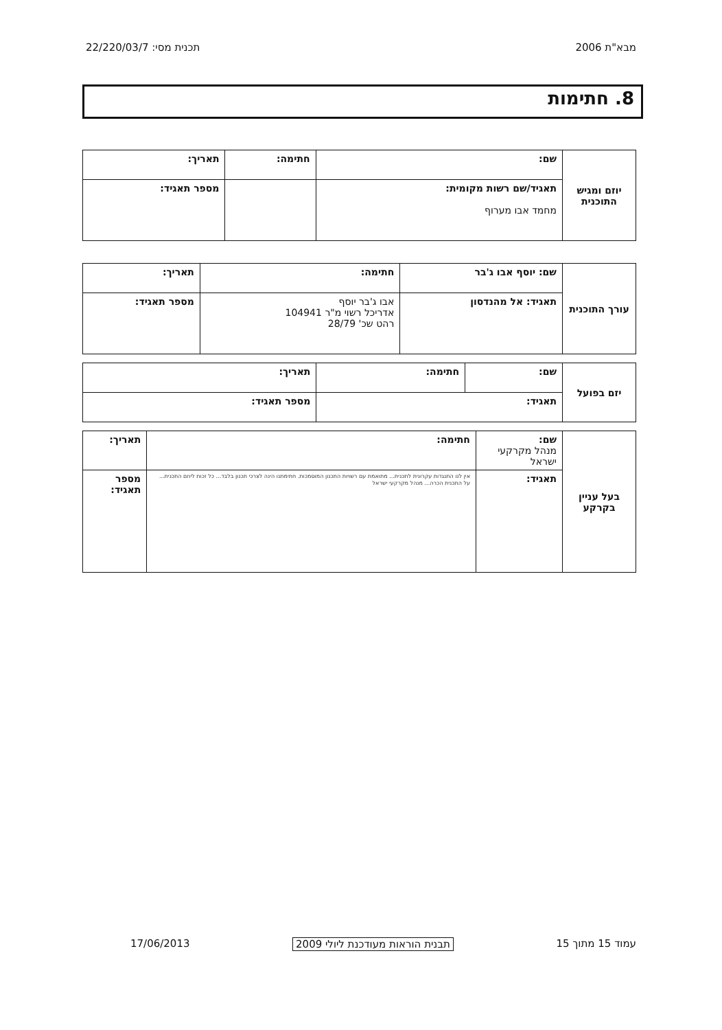מבא"ת 2006 תכנית מסי: 22/220/03/7
8. חתימות
| יוזם ומגיש התוכנית | שם: | חתימה: | תאריך: |
| | תאגיד/שם רשות מקומית: מחמד אבו מערוף | | מספר תאגיד: |
| עורך התוכנית | שם: יוסף אבו ג'בר | חתימה: | תאריך: |
| | תאגיד: אל מהנדסון | אבו ג'בר יוסף אדריכל רשוי מ"ר 104941 רהט שכ' 28/79 | מספר תאגיד: |
| יזם בפועל | שם: | חתימה: | תאריך: |
| | תאגיד: | | מספר תאגיד: |
| בעל עניין בקרקע | שם: מנהל מקרקעי ישראל | חתימה: | תאריך: |
| | תאגיד: | אין לנו התנגדות עקרונית לתכנית... מתואמת עם רשויות התכנון המוסמכות. חתימתנו הינה לצרכי תכנון בלבד... כל זכות ליוזם התכנית... על התכנית הכרה... מנהל מקרקעי ישראל | מספר תאגיד: |
עמוד 15 מתוך 15 תבנית הוראות מעודכנת ליולי 2009 17/06/2013